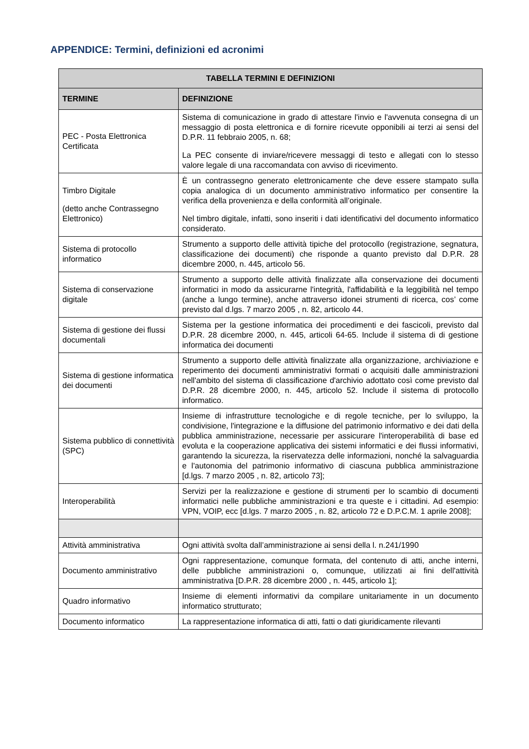APPENDICE: Termini, definizioni ed acronimi
| TABELLA TERMINI E DEFINIZIONI | |
| --- | --- |
| TERMINE | DEFINIZIONE |
| PEC - Posta Elettronica Certificata | Sistema di comunicazione in grado di attestare l'invio e l'avvenuta consegna di un messaggio di posta elettronica e di fornire ricevute opponibili ai terzi ai sensi del D.P.R. 11 febbraio 2005, n. 68; La PEC consente di inviare/ricevere messaggi di testo e allegati con lo stesso valore legale di una raccomandata con avviso di ricevimento. |
| Timbro Digitale (detto anche Contrassegno Elettronico) | È un contrassegno generato elettronicamente che deve essere stampato sulla copia analogica di un documento amministrativo informatico per consentire la verifica della provenienza e della conformità all’originale. Nel timbro digitale, infatti, sono inseriti i dati identificativi del documento informatico considerato. |
| Sistema di protocollo informatico | Strumento a supporto delle attività tipiche del protocollo (registrazione, segnatura, classificazione dei documenti) che risponde a quanto previsto dal D.P.R. 28 dicembre 2000, n. 445, articolo 56. |
| Sistema di conservazione digitale | Strumento a supporto delle attività finalizzate alla conservazione dei documenti informatici in modo da assicurarne l'integrità, l'affidabilità e la leggibilità nel tempo (anche a lungo termine), anche attraverso idonei strumenti di ricerca, cos’ come previsto dal d.lgs. 7 marzo 2005 , n. 82, articolo 44. |
| Sistema di gestione dei flussi documentali | Sistema per la gestione informatica dei procedimenti e dei fascicoli, previsto dal D.P.R. 28 dicembre 2000, n. 445, articoli 64-65. Include il sistema di di gestione informatica dei documenti |
| Sistema di gestione informatica dei documenti | Strumento a supporto delle attività finalizzate alla organizzazione, archiviazione e reperimento dei documenti amministrativi formati o acquisiti dalle amministrazioni nell'ambito del sistema di classificazione d'archivio adottato così come previsto dal D.P.R. 28 dicembre 2000, n. 445, articolo 52. Include il sistema di protocollo informatico. |
| Sistema pubblico di connettività (SPC) | Insieme di infrastrutture tecnologiche e di regole tecniche, per lo sviluppo, la condivisione, l'integrazione e la diffusione del patrimonio informativo e dei dati della pubblica amministrazione, necessarie per assicurare l'interoperabilità di base ed evoluta e la cooperazione applicativa dei sistemi informatici e dei flussi informativi, garantendo la sicurezza, la riservatezza delle informazioni, nonché la salvaguardia e l'autonomia del patrimonio informativo di ciascuna pubblica amministrazione [d.lgs. 7 marzo 2005 , n. 82, articolo 73]; |
| Interoperabilità | Servizi per la realizzazione e gestione di strumenti per lo scambio di documenti informatici nelle pubbliche amministrazioni e tra queste e i cittadini. Ad esempio: VPN, VOIP, ecc [d.lgs. 7 marzo 2005 , n. 82, articolo 72 e D.P.C.M. 1 aprile 2008]; |
| Attività amministrativa | Ogni attività svolta dall’amministrazione ai sensi della l. n.241/1990 |
| Documento amministrativo | Ogni rappresentazione, comunque formata, del contenuto di atti, anche interni, delle pubbliche amministrazioni o, comunque, utilizzati ai fini dell'attività amministrativa [D.P.R. 28 dicembre 2000 , n. 445, articolo 1]; |
| Quadro informativo | Insieme di elementi informativi da compilare unitariamente in un documento informatico strutturato; |
| Documento informatico | La rappresentazione informatica di atti, fatti o dati giuridicamente rilevanti |